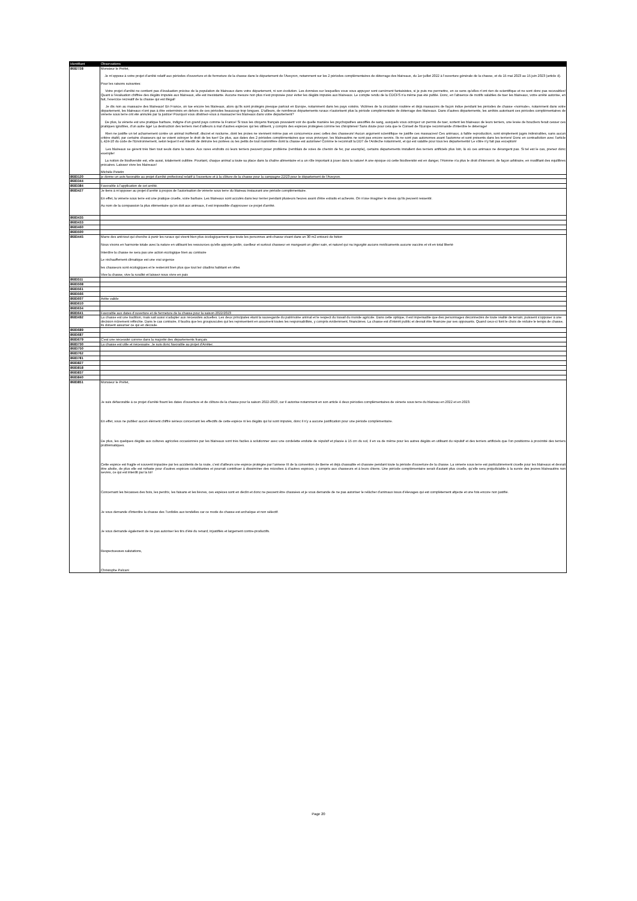| Identifiant | Observations |
| --- | --- |
| 8682728 | Monsieur le Préfet, Je m'oppose à votre projet d'arrêté relatif aux périodes d'ouverture et de fermeture de la chasse dans le département de l'Aveyron, notamment sur les 2 périodes complémentaires de déterrage des blaireaux, du 1er juillet 2022 à l'ouverture générale de la chasse, et du 15 mai 2023 au 15 juin 2023 (article 4). Pour les raisons suivantes: Votre projet d'arrêté ne contient pas d'évaluation précise de la population de blaireaux dans votre département, ni son évolution. Les données sur lesquelles vous vous appuyez sont carrément fantaisistes, si je puis me permettre, en ce sens qu'elles n'ont rien de scientifique et ne sont donc pas recevables! Quant à l'évaluation chiffrée des dégâts imputés aux blaireaux, elle est inexistante. Aucune mesure non plus n'est proposée pour éviter les dégâts imputés aux blaireaux. Le compte rendu de la CDCFS n'a même pas été publié. Donc, en l'absence de motifs valables de tuer les blaireaux, votre arrêté autorise, en fait, l'exercice récréatif de la chasse qui est illégal! Je dis non au massacre des blaireaux! En France, on tue encore les blaireaux, alors qu'ils sont protégés presque partout en Europe, notamment dans les pays voisins. Victimes de la circulation routière et déjà massacrés de façon indue pendant les périodes de chasse «normale», notamment dans votre département, les blaireaux n'ont pas à être exterminés en dehors de ces périodes beaucoup trop longues. D'ailleurs, de nombreux départements ruraux n'autorisent plus la période complémentaire de déterrage des blaireaux. Dans d'autres départements, les arrêtés autorisant ces périodes complémentaires de vénerie sous terre ont été annulés par la justice! Pourquoi vous obstinez-vous à massacrer les blaireaux dans votre département? De plus, la vénerie est une pratique barbare, indigne d'un grand pays comme la France! Si tous les citoyens français pouvaient voir de quelle manière les psychopathes assoiffés de sang, auxquels vous octroyez un permis de tuer, sortent les blaireaux de leurs terriers, une levée de boucliers ferait cesser ces pratiques ignobles, d'un autre âge! La destruction des terriers met d'ailleurs à mal d'autres espèces qui les utilisent, y compris des espèces protégées comme les chiroptères! Sans doute pour cela que le Conseil de l'Europe recommande d'interdire le déterrage! Rien ne justifie un tel acharnement contre un animal inoffensif, discret et nocturne, dont les proies ne viennent même pas en concurrence avec celles des chasseurs! Aucun argument scientifique ne justifie ces massacres! Ces animaux, à faible reproduction, sont simplement jugés indésirables, sans aucun critère établi, par certains chasseurs qui se voient octroyer le droit de les tuer! De plus, aux dates des 2 périodes complémentaires que vous prévoyez, les blaireautins ne sont pas encore sevrés. Ils ne sont pas autonomes avant l'automne et sont présents dans les terriers! Donc en contradiction avec l'article L.424-10 du code de l'Environnement, selon lequel il est interdit de détruire les portées ou les petits de tout mammifère dont la chasse est autorisée! Comme le reconnaît la DDT de l'Ardèche notamment, et qui est valable pour tous les départements! Le vôtre n'y fait pas exception! Les blaireaux se gèrent très bien tout seuls dans la nature. Aux rares endroits où leurs terriers peuvent poser problème (remblais de voies de chemin de fer, par exemple), certains départements installent des terriers artificiels plus loin, là où ces animaux ne dérangent pas. Si tel est le cas, prenez donc exemple! La notion de biodiversité est, elle aussi, totalement oubliée. Pourtant, chaque animal a toute sa place dans la chaîne alimentaire et a un rôle important à jouer dans la nature! A une époque où cette biodiversité est en danger, l'Homme n'a plus le droit d'intervenir, de façon arbitraire, en modifiant des équilibres précaires. Laissez vivre les blaireaux! Michèle Petetin |
| 8683120 | je donne un avis favorable au projet d'arrêté préfectoral relatif à l'ouverture et à la clôture de la chasse pour la campagne 22/23 pour le département de l'Aveyron. |
| 8683344 | |
| 8683384 | Favorable à l'application de cet arrêté. |
| 8683427 | Je tiens à m'opposer au projet d'arrêté à propos de l'autorisation de vénerie sous terre du blaireau instaurant une période complémentaire. En effet, la vénerie sous terre est une pratique cruelle, voire barbare. Les blaireaux sont acculés dans leur terrier pendant plusieurs heures avant d'être extraits et achevés. On n'ose imaginer le stress qu'ils peuvent ressentir. Au nom de la compassion la plus élémentaire qu'on doit aux animaux, il est impossible d'approuver ce projet d'arrêté. |
| 8683435 | |
| 8683433 | |
| 8683460 | |
| 8683500 | |
| 8683445 | Marre des anti-tout qui cherche à punir les ruraux qui vivent bien plus écologiquement que toute les personnes anti-chasse vivant dans un 30 m2 entouré de béton Nous vivons en harmonie totale avec la nature en utilisant les ressources qu'elle apporte jardin, cueilleur et surtout chasseur en mangeant un gibier sain, et naturel qui na ingurgité aucuns médicaments aucuns vaccins et vit en total liberté Interdire la chasse ne sera pas une action écologique bien au contraire Le réchauffement climatique est une vrai urgence les chasseurs sont écologiques et le resteront bien plus que tout lez citadins habitant en villes Vive la chasse, vive la ruralité et laissez nous vivre en paix |
| 8683511 | |
| 8683508 | |
| 8683561 | |
| 8683566 | |
| 8683607 | Arête valide |
| 8683610 | |
| 8683634 | |
| 8683641 | Favorable aux dates d'ouverture et de fermeture de la chasse pour la saison 2022/2023 |
| 8683492 | La chasse est une tradition, mais sait aussi s'adapter aux nécessités actuelles. Les deux principales étant la sauvegarde du patrimoine animal et le respect du travail du monde agricole. Dans cette optique, il est impensable que des personnages déconnectés de toute réalité de terrain, puissent s'opposer à une décision mûrement réfléchie. Dans le cas contraire, il faudra que les groupuscules qui les représentent en assument toutes les responsabilités, y compris évidemment, financières. La chasse est d'intérêt public et devrait être financée par ses opposants. Quand ceux-ci font le choix de réduire le temps de chasse, ils doivent assumer ce qui en découle. |
| 8683689 | |
| 8683687 | |
| 8683679 | C'est une nécessité comme dans la majorité des départements français |
| 8683730 | La chasse est utile et nécessaire. Je suis donc favorable au projet d'Arrêter. |
| 8683750 | |
| 8683762 | |
| 8683781 | |
| 8683827 | |
| 8683818 | |
| 8683837 | |
| 8683840 | |
| 8683851 | Monsieur le Préfet, Je suis défavorable à ce projet d'arrêté fixant les dates d'ouverture et de clôture de la chasse pour la saison 2022-2023, car il autorise notamment en son article 4 deux périodes complémentaires de vénerie sous terre du blaireau en 2022 et en 2023. En effet, vous ne publiez aucun élément chiffré sérieux concernant les effectifs de cette espèce ni les dégâts qui lui sont imputés, donc il n'y a aucune justification pour une période complémentaire. De plus, les quelques dégâts aux cultures agricoles occasionnés par les blaireaux sont très faciles à solutionner avec une cordelette enduite de répulsif et placée à 15 cm du sol, il en va de même pour les autres dégâts en utilisant du répulsif et des terriers artificiels que l'on positionne à proximité des terriers problématiques. Cette espèce est fragile et souvent impactée par les accidents de la route, c'est d'ailleurs une espèce protégée par l'annexe III de la convention de Berne et déjà chassable et chassée pendant toute la période d'ouverture de la chasse. La vénerie sous terre est particulièrement cruelle pour les blaireaux et devrait être abolie, de plus elle est néfaste pour d'autres espèces cohabitantes et pourrait contribuer à disséminer des microbes à d'autres espèces, y compris aux chasseurs et à leurs chiens. Une période complémentaire serait d'autant plus cruelle, qu'elle sera préjudiciable à la survie des jeunes blaireautins non sevrés, ce qui est interdit par la loi! Concernant les bécasses des bois, les perdrix, les faisans et les lièvres, ces espèces sont en déclin et donc ne peuvent être chassées et je vous demande de ne pas autoriser le relâcher d'animaux issus d'élevages qui est complètement abjecte et une fois encore non justifié. Je vous demande d'interdire la chasse des Turdidés aux tendelles car ce mode de chasse est archaïque et non sélectif. Je vous demande également de ne pas autoriser les tirs d'été du renard, injustifiés et largement contre-productifs. Respectueuses salutations, Christophe Palcani |
Page 20